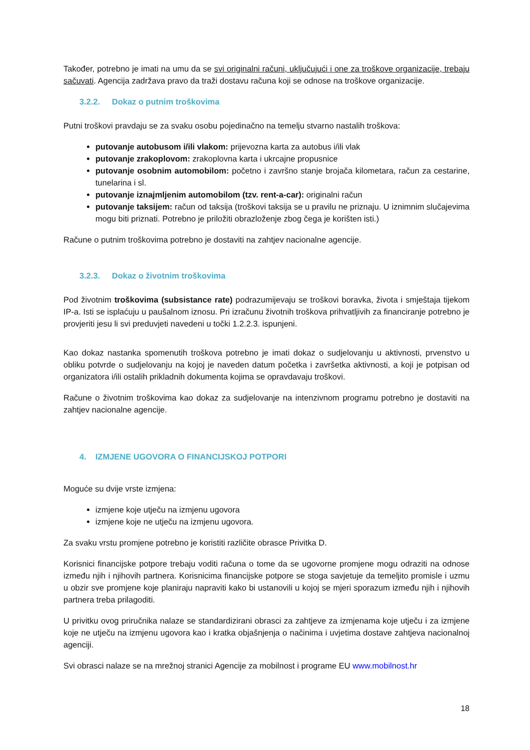Također, potrebno je imati na umu da se svi originalni računi, uključujući i one za troškove organizacije, trebaju sačuvati. Agencija zadržava pravo da traži dostavu računa koji se odnose na troškove organizacije.
3.2.2. Dokaz o putnim troškovima
Putni troškovi pravdaju se za svaku osobu pojedinačno na temelju stvarno nastalih troškova:
putovanje autobusom i/ili vlakom: prijevozna karta za autobus i/ili vlak
putovanje zrakoplovom: zrakoplovna karta i ukrcajne propusnice
putovanje osobnim automobilom: početno i završno stanje brojača kilometara, račun za cestarine, tunelarina i sl.
putovanje iznajmljenim automobilom (tzv. rent-a-car): originalni račun
putovanje taksijem: račun od taksija (troškovi taksija se u pravilu ne priznaju. U iznimnim slučajevima mogu biti priznati. Potrebno je priložiti obrazloženje zbog čega je korišten isti.)
Račune o putnim troškovima potrebno je dostaviti na zahtjev nacionalne agencije.
3.2.3. Dokaz o životnim troškovima
Pod životnim troškovima (subsistance rate) podrazumijevaju se troškovi boravka, života i smještaja tijekom IP-a. Isti se isplaćuju u paušalnom iznosu. Pri izračunu životnih troškova prihvatljivih za financiranje potrebno je provjeriti jesu li svi preduvjeti navedeni u točki 1.2.2.3. ispunjeni.
Kao dokaz nastanka spomenutih troškova potrebno je imati dokaz o sudjelovanju u aktivnosti, prvenstvo u obliku potvrde o sudjelovanju na kojoj je naveden datum početka i završetka aktivnosti, a koji je potpisan od organizatora i/ili ostalih prikladnih dokumenta kojima se opravdavaju troškovi.
Račune o životnim troškovima kao dokaz za sudjelovanje na intenzivnom programu potrebno je dostaviti na zahtjev nacionalne agencije.
4. IZMJENE UGOVORA O FINANCIJSKOJ POTPORI
Moguće su dvije vrste izmjena:
izmjene koje utječu na izmjenu ugovora
izmjene koje ne utječu na izmjenu ugovora.
Za svaku vrstu promjene potrebno je koristiti različite obrasce Privitka D.
Korisnici financijske potpore trebaju voditi računa o tome da se ugovorne promjene mogu odraziti na odnose između njih i njihovih partnera. Korisnicima financijske potpore se stoga savjetuje da temeljito promisle i uzmu u obzir sve promjene koje planiraju napraviti kako bi ustanovili u kojoj se mjeri sporazum između njih i njihovih partnera treba prilagoditi.
U privitku ovog priručnika nalaze se standardizirani obrasci za zahtjeve za izmjenama koje utječu i za izmjene koje ne utječu na izmjenu ugovora kao i kratka objašnjenja o načinima i uvjetima dostave zahtjeva nacionalnoj agenciji.
Svi obrasci nalaze se na mrežnoj stranici Agencije za mobilnost i programe EU www.mobilnost.hr
18